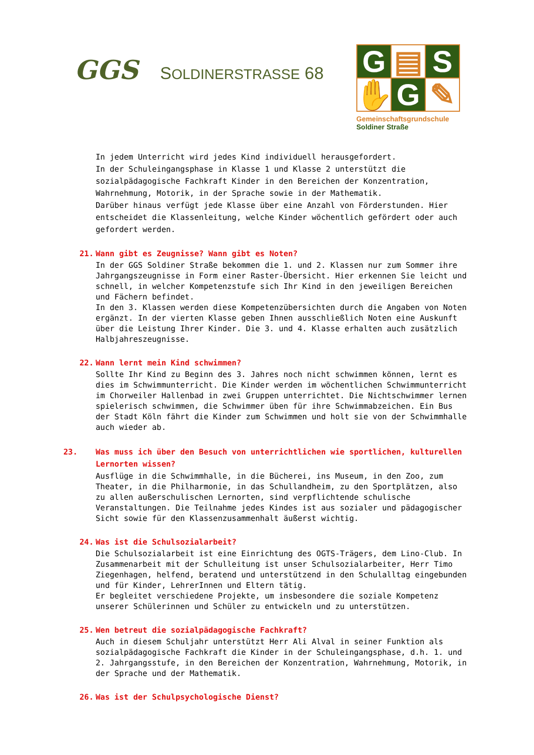GGS
SOLDINERSTRASSE 68
G
▤
S
✋
G
✎
Gemeinschaftsgrundschule
Soldiner Straße
In jedem Unterricht wird jedes Kind individuell herausgefordert.
In der Schuleingangsphase in Klasse 1 und Klasse 2 unterstützt die sozialpädagogische Fachkraft Kinder in den Bereichen der Konzentration, Wahrnehmung, Motorik, in der Sprache sowie in der Mathematik.
Darüber hinaus verfügt jede Klasse über eine Anzahl von Förderstunden. Hier entscheidet die Klassenleitung, welche Kinder wöchentlich gefördert oder auch gefordert werden.
21. Wann gibt es Zeugnisse? Wann gibt es Noten?
In der GGS Soldiner Straße bekommen die 1. und 2. Klassen nur zum Sommer ihre Jahrgangszeugnisse in Form einer Raster-Übersicht. Hier erkennen Sie leicht und schnell, in welcher Kompetenzstufe sich Ihr Kind in den jeweiligen Bereichen und Fächern befindet.
In den 3. Klassen werden diese Kompetenzübersichten durch die Angaben von Noten ergänzt. In der vierten Klasse geben Ihnen ausschließlich Noten eine Auskunft über die Leistung Ihrer Kinder. Die 3. und 4. Klasse erhalten auch zusätzlich Halbjahreszeugnisse.
22. Wann lernt mein Kind schwimmen?
Sollte Ihr Kind zu Beginn des 3. Jahres noch nicht schwimmen können, lernt es dies im Schwimmunterricht. Die Kinder werden im wöchentlichen Schwimmunterricht im Chorweiler Hallenbad in zwei Gruppen unterrichtet. Die Nichtschwimmer lernen spielerisch schwimmen, die Schwimmer üben für ihre Schwimmabzeichen. Ein Bus der Stadt Köln fährt die Kinder zum Schwimmen und holt sie von der Schwimmhalle auch wieder ab.
23. Was muss ich über den Besuch von unterrichtlichen wie sportlichen, kulturellen Lernorten wissen?
Ausflüge in die Schwimmhalle, in die Bücherei, ins Museum, in den Zoo, zum Theater, in die Philharmonie, in das Schullandheim, zu den Sportplätzen, also zu allen außerschulischen Lernorten, sind verpflichtende schulische Veranstaltungen. Die Teilnahme jedes Kindes ist aus sozialer und pädagogischer Sicht sowie für den Klassenzusammenhalt äußerst wichtig.
24. Was ist die Schulsozialarbeit?
Die Schulsozialarbeit ist eine Einrichtung des OGTS-Trägers, dem Lino-Club. In Zusammenarbeit mit der Schulleitung ist unser Schulsozialarbeiter, Herr Timo Ziegenhagen, helfend, beratend und unterstützend in den Schulalltag eingebunden und für Kinder, LehrerInnen und Eltern tätig.
Er begleitet verschiedene Projekte, um insbesondere die soziale Kompetenz unserer Schülerinnen und Schüler zu entwickeln und zu unterstützen.
25. Wen betreut die sozialpädagogische Fachkraft?
Auch in diesem Schuljahr unterstützt Herr Ali Alval in seiner Funktion als sozialpädagogische Fachkraft die Kinder in der Schuleingangsphase, d.h. 1. und 2. Jahrgangsstufe, in den Bereichen der Konzentration, Wahrnehmung, Motorik, in der Sprache und der Mathematik.
26. Was ist der Schulpsychologische Dienst?